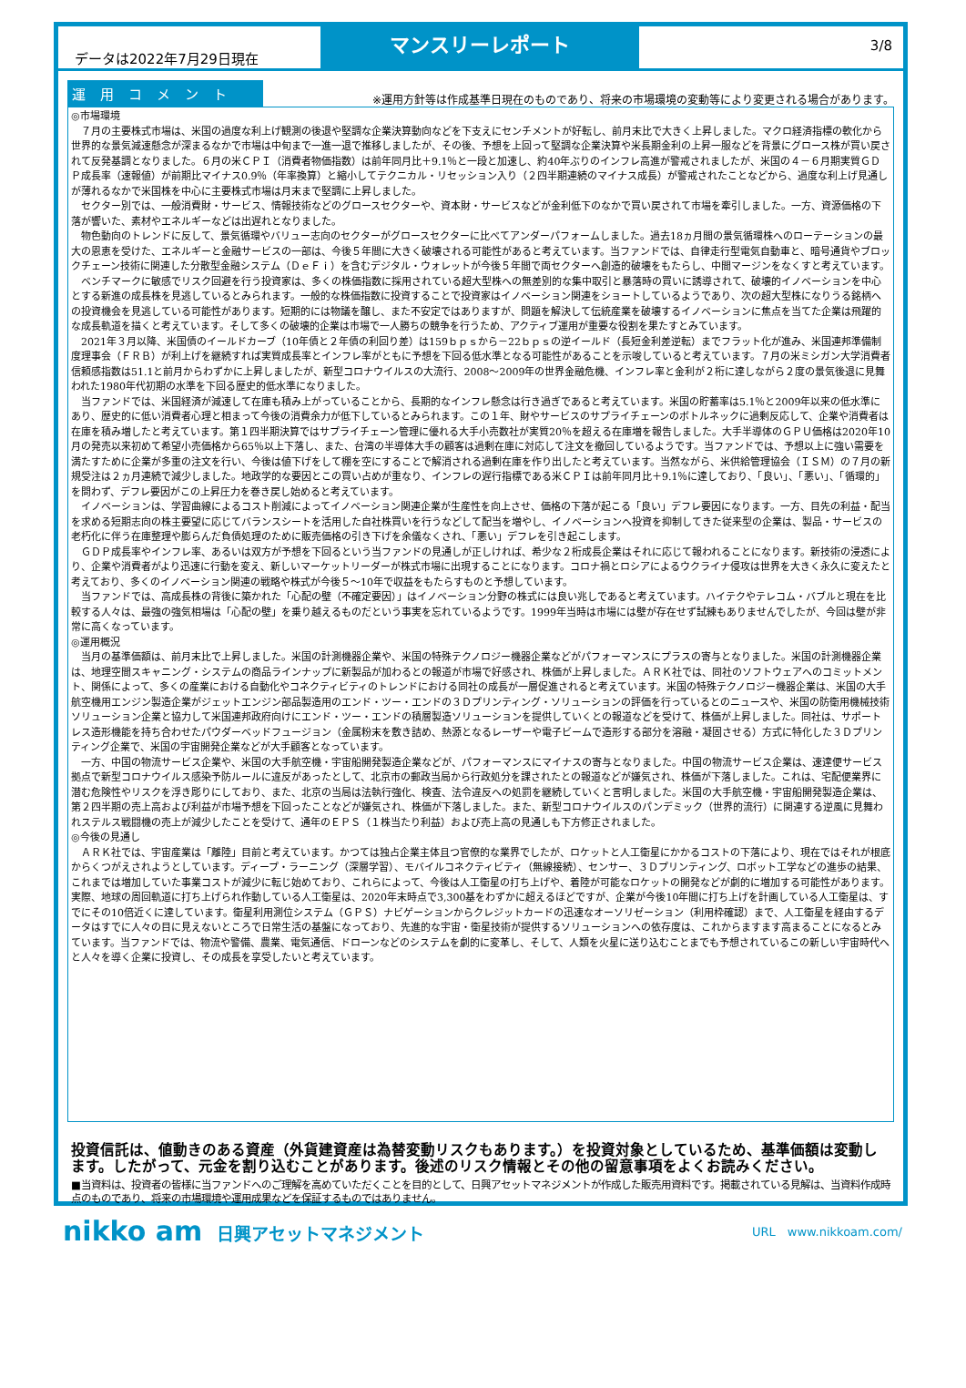データは2022年7月29日現在
マンスリーレポート
3/8
運用コメント
※運用方針等は作成基準日現在のものであり、将来の市場環境の変動等により変更される場合があります。
◎市場環境
　７月の主要株式市場は、米国の過度な利上げ観測の後退や堅調な企業決算動向などを下支えにセンチメントが好転し、前月末比で大きく上昇しました。マクロ経済指標の軟化から世界的な景気減速懸念が深まるなかで市場は中旬まで一進一退で推移しましたが、その後、予想を上回って堅調な企業決算や米長期金利の上昇一服などを背景にグロース株が買い戻されて反発基調となりました。６月の米ＣＰＩ（消費者物価指数）は前年同月比＋9.1％と一段と加速し、約40年ぶりのインフレ高進が警戒されましたが、米国の４－６月期実質ＧＤＰ成長率（速報値）が前期比マイナス0.9％（年率換算）と縮小してテクニカル・リセッション入り（２四半期連続のマイナス成長）が警戒されたことなどから、過度な利上げ見通しが薄れるなかで米国株を中心に主要株式市場は月末まで堅調に上昇しました。
　セクター別では、一般消費財・サービス、情報技術などのグロースセクターや、資本財・サービスなどが金利低下のなかで買い戻されて市場を牽引しました。一方、資源価格の下落が響いた、素材やエネルギーなどは出遅れとなりました。
　物色動向のトレンドに反して、景気循環やバリュー志向のセクターがグロースセクターに比べてアンダーパフォームしました。過去18ヵ月間の景気循環株へのローテーションの最大の恩恵を受けた、エネルギーと金融サービスの一部は、今後５年間に大きく破壊される可能性があると考えています。当ファンドでは、自律走行型電気自動車と、暗号通貨やブロックチェーン技術に関連した分散型金融システム（ＤｅＦｉ）を含むデジタル・ウォレットが今後５年間で両セクターへ創造的破壊をもたらし、中間マージンをなくすと考えています。
　ベンチマークに敏感でリスク回避を行う投資家は、多くの株価指数に採用されている超大型株への無差別的な集中取引と暴落時の買いに誘導されて、破壊的イノベーションを中心とする新進の成長株を見逃しているとみられます。一般的な株価指数に投資することで投資家はイノベーション関連をショートしているようであり、次の超大型株になりうる銘柄への投資機会を見逃している可能性があります。短期的には物議を醸し、また不安定ではありますが、問題を解決して伝統産業を破壊するイノベーションに焦点を当てた企業は飛躍的な成長軌道を描くと考えています。そして多くの破壊的企業は市場で一人勝ちの競争を行うため、アクティブ運用が重要な役割を果たすとみています。
　2021年３月以降、米国債のイールドカーブ（10年債と２年債の利回り差）は159ｂｐｓから－22ｂｐｓの逆イールド（長短金利差逆転）までフラット化が進み、米国連邦準備制度理事会（ＦＲＢ）が利上げを継続すれば実質成長率とインフレ率がともに予想を下回る低水準となる可能性があることを示唆していると考えています。７月の米ミシガン大学消費者信頼感指数は51.1と前月からわずかに上昇しましたが、新型コロナウイルスの大流行、2008～2009年の世界金融危機、インフレ率と金利が２桁に達しながら２度の景気後退に見舞われた1980年代初期の水準を下回る歴史的低水準になりました。
　当ファンドでは、米国経済が減速して在庫も積み上がっていることから、長期的なインフレ懸念は行き過ぎであると考えています。米国の貯蓄率は5.1％と2009年以来の低水準にあり、歴史的に低い消費者心理と相まって今後の消費余力が低下しているとみられます。この１年、財やサービスのサプライチェーンのボトルネックに過剰反応して、企業や消費者は在庫を積み増したと考えています。第１四半期決算ではサプライチェーン管理に優れる大手小売数社が実質20％を超える在庫増を報告しました。大手半導体のＧＰＵ価格は2020年10月の発売以来初めて希望小売価格から65％以上下落し、また、台湾の半導体大手の顧客は過剰在庫に対応して注文を撤回しているようです。当ファンドでは、予想以上に強い需要を満たすために企業が多重の注文を行い、今後は値下げをして棚を空にすることで解消される過剰在庫を作り出したと考えています。当然ながら、米供給管理協会（ＩＳＭ）の７月の新規受注は２ヵ月連続で減少しました。地政学的な要因とこの買い占めが重なり、インフレの遅行指標である米ＣＰＩは前年同月比＋9.1％に達しており、「良い」、「悪い」、「循環的」を問わず、デフレ要因がこの上昇圧力を巻き戻し始めると考えています。
　イノベーションは、学習曲線によるコスト削減によってイノベーション関連企業が生産性を向上させ、価格の下落が起こる「良い」デフレ要因になります。一方、目先の利益・配当を求める短期志向の株主要望に応じてバランスシートを活用した自社株買いを行うなどして配当を増やし、イノベーションへ投資を抑制してきた従来型の企業は、製品・サービスの老朽化に伴う在庫整理や膨らんだ負債処理のために販売価格の引き下げを余儀なくされ、「悪い」デフレを引き起こします。
　ＧＤＰ成長率やインフレ率、あるいは双方が予想を下回るという当ファンドの見通しが正しければ、希少な２桁成長企業はそれに応じて報われることになります。新技術の浸透により、企業や消費者がより迅速に行動を変え、新しいマーケットリーダーが株式市場に出現することになります。コロナ禍とロシアによるウクライナ侵攻は世界を大きく永久に変えたと考えており、多くのイノベーション関連の戦略や株式が今後５～10年で収益をもたらすものと予想しています。
　当ファンドでは、高成長株の背後に築かれた「心配の壁（不確定要因）」はイノベーション分野の株式には良い兆しであると考えています。ハイテクやテレコム・バブルと現在を比較する人々は、最強の強気相場は「心配の壁」を乗り越えるものだという事実を忘れているようです。1999年当時は市場には壁が存在せず試練もありませんでしたが、今回は壁が非常に高くなっています。
◎運用概況
　当月の基準価額は、前月末比で上昇しました。米国の計測機器企業や、米国の特殊テクノロジー機器企業などがパフォーマンスにプラスの寄与となりました。米国の計測機器企業は、地理空間スキャニング・システムの商品ラインナップに新製品が加わるとの報道が市場で好感され、株価が上昇しました。ＡＲＫ社では、同社のソフトウェアへのコミットメント、関係によって、多くの産業における自動化やコネクティビティのトレンドにおける同社の成長が一層促進されると考えています。米国の特殊テクノロジー機器企業は、米国の大手航空機用エンジン製造企業がジェットエンジン部品製造用のエンド・ツー・エンドの３Ｄプリンティング・ソリューションの評価を行っているとのニュースや、米国の防衛用機械技術ソリューション企業と協力して米国連邦政府向けにエンド・ツー・エンドの積層製造ソリューションを提供していくとの報道などを受けて、株価が上昇しました。同社は、サポートレス造形機能を持ち合わせたパウダーベッドフュージョン（金属粉末を敷き詰め、熱源となるレーザーや電子ビームで造形する部分を溶融・凝固させる）方式に特化した３Ｄプリンティング企業で、米国の宇宙開発企業などが大手顧客となっています。
　一方、中国の物流サービス企業や、米国の大手航空機・宇宙船開発製造企業などが、パフォーマンスにマイナスの寄与となりました。中国の物流サービス企業は、速達便サービス拠点で新型コロナウイルス感染予防ルールに違反があったとして、北京市の郵政当局から行政処分を課されたとの報道などが嫌気され、株価が下落しました。これは、宅配便業界に潜む危険性やリスクを浮き彫りにしており、また、北京の当局は法執行強化、検査、法令違反への処罰を継続していくと言明しました。米国の大手航空機・宇宙船開発製造企業は、第２四半期の売上高および利益が市場予想を下回ったことなどが嫌気され、株価が下落しました。また、新型コロナウイルスのパンデミック（世界的流行）に関連する逆風に見舞われステルス戦闘機の売上が減少したことを受けて、通年のＥＰＳ（１株当たり利益）および売上高の見通しも下方修正されました。
◎今後の見通し
　ＡＲＫ社では、宇宙産業は「離陸」目前と考えています。かつては独占企業主体且つ官僚的な業界でしたが、ロケットと人工衛星にかかるコストの下落により、現在ではそれが根底からくつがえされようとしています。ディープ・ラーニング（深層学習）、モバイルコネクティビティ（無線接続）、センサー、３Ｄプリンティング、ロボット工学などの進歩の結果、これまでは増加していた事業コストが減少に転じ始めており、これらによって、今後は人工衛星の打ち上げや、着陸が可能なロケットの開発などが劇的に増加する可能性があります。実際、地球の周回軌道に打ち上げられ作動している人工衛星は、2020年末時点で3,300基をわずかに超えるほどですが、企業が今後10年間に打ち上げを計画している人工衛星は、すでにその10倍近くに達しています。衛星利用測位システム（ＧＰＳ）ナビゲーションからクレジットカードの迅速なオーソリゼーション（利用枠確認）まで、人工衛星を経由するデータはすでに人々の目に見えないところで日常生活の基盤になっており、先進的な宇宙・衛星技術が提供するソリューションへの依存度は、これからますます高まることになるとみています。当ファンドでは、物流や警備、農業、電気通信、ドローンなどのシステムを劇的に変革し、そして、人類を火星に送り込むことまでも予想されているこの新しい宇宙時代へと人々を導く企業に投資し、その成長を享受したいと考えています。
投資信託は、値動きのある資産（外貨建資産は為替変動リスクもあります。）を投資対象としているため、基準価額は変動します。したがって、元金を割り込むことがあります。後述のリスク情報とその他の留意事項をよくお読みください。
■当資料は、投資者の皆様に当ファンドへのご理解を高めていただくことを目的として、日興アセットマネジメントが作成した販売用資料です。掲載されている見解は、当資料作成時点のものであり、将来の市場環境や運用成果などを保証するものではありません。
nikko am 日興アセットマネジメント
URL　www.nikkoam.com/